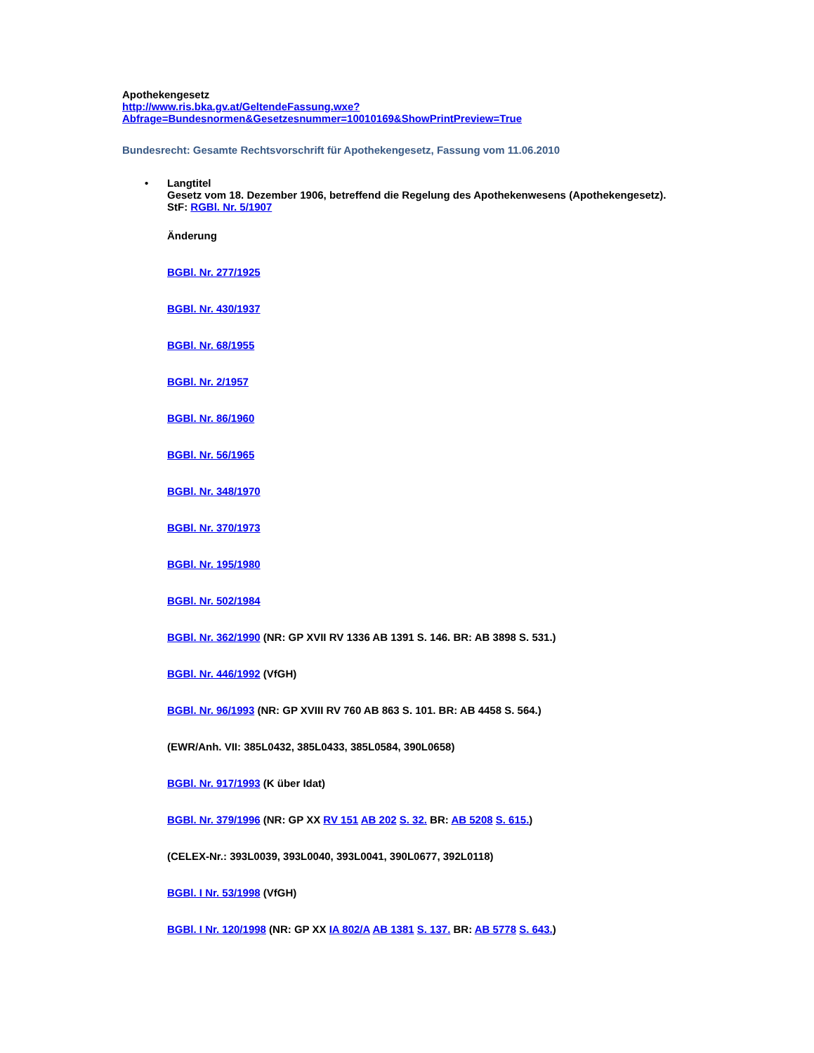Apothekengesetz
http://www.ris.bka.gv.at/GeltendeFassung.wxe?Abfrage=Bundesnormen&Gesetzesnummer=10010169&ShowPrintPreview=True
Bundesrecht: Gesamte Rechtsvorschrift für Apothekengesetz, Fassung vom 11.06.2010
•
Langtitel
Gesetz vom 18. Dezember 1906, betreffend die Regelung des Apothekenwesens (Apothekengesetz).
StF: RGBl. Nr. 5/1907
Änderung
BGBl. Nr. 277/1925
BGBl. Nr. 430/1937
BGBl. Nr. 68/1955
BGBl. Nr. 2/1957
BGBl. Nr. 86/1960
BGBl. Nr. 56/1965
BGBl. Nr. 348/1970
BGBl. Nr. 370/1973
BGBl. Nr. 195/1980
BGBl. Nr. 502/1984
BGBl. Nr. 362/1990 (NR: GP XVII RV 1336 AB 1391 S. 146. BR: AB 3898 S. 531.)
BGBl. Nr. 446/1992 (VfGH)
BGBl. Nr. 96/1993 (NR: GP XVIII RV 760 AB 863 S. 101. BR: AB 4458 S. 564.)
(EWR/Anh. VII: 385L0432, 385L0433, 385L0584, 390L0658)
BGBl. Nr. 917/1993 (K über Idat)
BGBl. Nr. 379/1996 (NR: GP XX RV 151 AB 202 S. 32. BR: AB 5208 S. 615.)
(CELEX-Nr.: 393L0039, 393L0040, 393L0041, 390L0677, 392L0118)
BGBl. I Nr. 53/1998 (VfGH)
BGBl. I Nr. 120/1998 (NR: GP XX IA 802/A AB 1381 S. 137. BR: AB 5778 S. 643.)